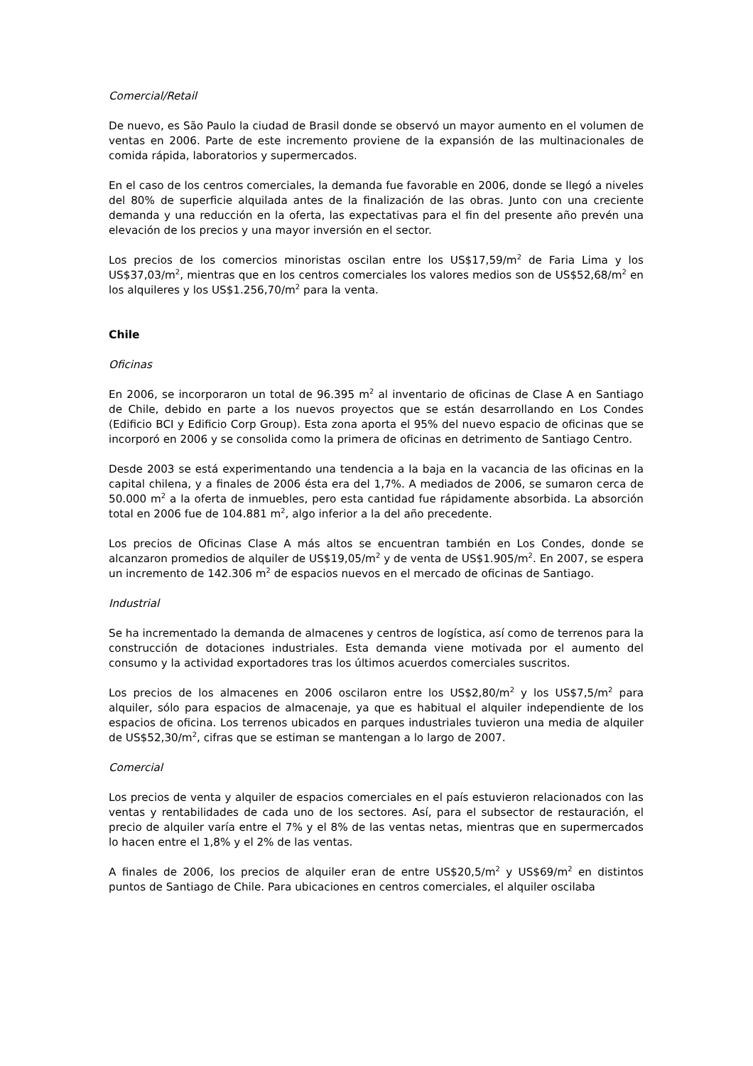Comercial/Retail
De nuevo, es São Paulo la ciudad de Brasil donde se observó un mayor aumento en el volumen de ventas en 2006. Parte de este incremento proviene de la expansión de las multinacionales de comida rápida, laboratorios y supermercados.
En el caso de los centros comerciales, la demanda fue favorable en 2006, donde se llegó a niveles del 80% de superficie alquilada antes de la finalización de las obras. Junto con una creciente demanda y una reducción en la oferta, las expectativas para el fin del presente año prevén una elevación de los precios y una mayor inversión en el sector.
Los precios de los comercios minoristas oscilan entre los US$17,59/m<sup>2</sup> de Faria Lima y los US$37,03/m<sup>2</sup>, mientras que en los centros comerciales los valores medios son de US$52,68/m<sup>2</sup> en los alquileres y los US$1.256,70/m<sup>2</sup> para la venta.
Chile
Oficinas
En 2006, se incorporaron un total de 96.395 m<sup>2</sup> al inventario de oficinas de Clase A en Santiago de Chile, debido en parte a los nuevos proyectos que se están desarrollando en Los Condes (Edificio BCI y Edificio Corp Group). Esta zona aporta el 95% del nuevo espacio de oficinas que se incorporó en 2006 y se consolida como la primera de oficinas en detrimento de Santiago Centro.
Desde 2003 se está experimentando una tendencia a la baja en la vacancia de las oficinas en la capital chilena, y a finales de 2006 ésta era del 1,7%. A mediados de 2006, se sumaron cerca de 50.000 m<sup>2</sup> a la oferta de inmuebles, pero esta cantidad fue rápidamente absorbida. La absorción total en 2006 fue de 104.881 m<sup>2</sup>, algo inferior a la del año precedente.
Los precios de Oficinas Clase A más altos se encuentran también en Los Condes, donde se alcanzaron promedios de alquiler de US$19,05/m<sup>2</sup> y de venta de US$1.905/m<sup>2</sup>. En 2007, se espera un incremento de 142.306 m<sup>2</sup> de espacios nuevos en el mercado de oficinas de Santiago.
Industrial
Se ha incrementado la demanda de almacenes y centros de logística, así como de terrenos para la construcción de dotaciones industriales. Esta demanda viene motivada por el aumento del consumo y la actividad exportadores tras los últimos acuerdos comerciales suscritos.
Los precios de los almacenes en 2006 oscilaron entre los US$2,80/m<sup>2</sup> y los US$7,5/m<sup>2</sup> para alquiler, sólo para espacios de almacenaje, ya que es habitual el alquiler independiente de los espacios de oficina. Los terrenos ubicados en parques industriales tuvieron una media de alquiler de US$52,30/m<sup>2</sup>, cifras que se estiman se mantengan a lo largo de 2007.
Comercial
Los precios de venta y alquiler de espacios comerciales en el país estuvieron relacionados con las ventas y rentabilidades de cada uno de los sectores. Así, para el subsector de restauración, el precio de alquiler varía entre el 7% y el 8% de las ventas netas, mientras que en supermercados lo hacen entre el 1,8% y el 2% de las ventas.
A finales de 2006, los precios de alquiler eran de entre US$20,5/m<sup>2</sup> y US$69/m<sup>2</sup> en distintos puntos de Santiago de Chile. Para ubicaciones en centros comerciales, el alquiler oscilaba